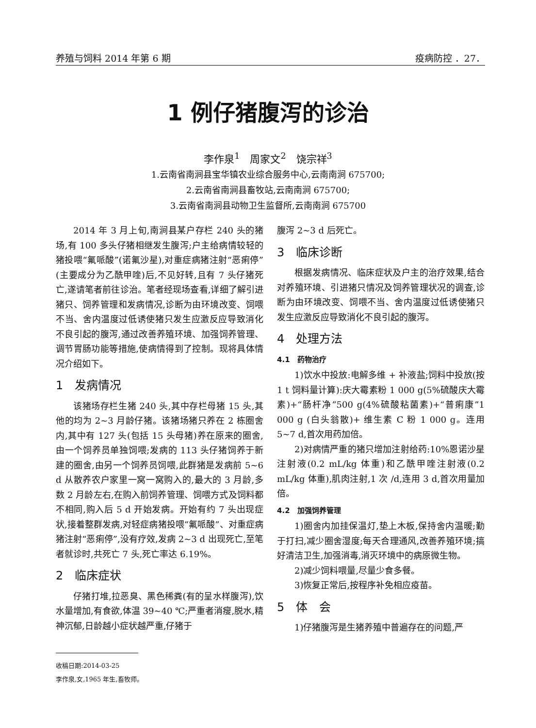养殖与饲料 2014 年第 6 期 疫病防控 ．27．
1 例仔猪腹泻的诊治
李作泉<sup>1</sup>　周家文<sup>2</sup>　饶宗祥<sup>3</sup>
1.云南省南涧县宝华镇农业综合服务中心,云南南涧 675700;
2.云南省南涧县畜牧站,云南南涧 675700;
3.云南省南涧县动物卫生监督所,云南南涧 675700
2014 年 3 月上旬,南涧县某户存栏 240 头的猪场,有 100 多头仔猪相继发生腹泻;户主给病情较轻的猪投喂“氟哌酸”(诺氟沙星),对重症病猪注射“恶痢停”(主要成分为乙酰甲喹)后,不见好转,且有 7 头仔猪死亡,遂请笔者前往诊治。笔者经现场查看,详细了解引进猪只、饲养管理和发病情况,诊断为由环境改变、饲喂不当、舍内温度过低诱使猪只发生应激反应导致消化不良引起的腹泻,通过改善养殖环境、加强饲养管理、调节胃肠功能等措施,使病情得到了控制。现将具体情况介绍如下。
1　发病情况
该猪场存栏生猪 240 头,其中存栏母猪 15 头,其他的均为 2~3 月龄仔猪。该猪场猪只养在 2 栋圈舍内,其中有 127 头(包括 15 头母猪)养在原来的圈舍,由一个饲养员单独饲喂;发病的 113 头仔猪饲养于新建的圈舍,由另一个饲养员饲喂,此群猪是发病前 5~6 d 从散养农户家里一窝一窝购入的,最大的 3 月龄,多数 2 月龄左右,在购入前饲养管理、饲喂方式及饲料都不相同,购入后 5 d 开始发病。开始有约 7 头出现症状,接着整群发病,对轻症病猪投喂“氟哌酸”、对重症病猪注射“恶痢停”,没有疗效,发病 2~3 d 出现死亡,至笔者就诊时,共死亡 7 头,死亡率达 6.19%。
2　临床症状
仔猪打堆,拉恶臭、黑色稀粪(有的呈水样腹泻),饮水量增加,有食欲,体温 39~40 ℃;严重者消瘦,脱水,精神沉郁,日龄越小症状越严重,仔猪于
腹泻 2~3 d 后死亡。
3　临床诊断
根据发病情况、临床症状及户主的治疗效果,结合对养殖环境、引进猪只情况及饲养管理状况的调查,诊断为由环境改变、饲喂不当、舍内温度过低诱使猪只发生应激反应导致消化不良引起的腹泻。
4　处理方法
4.1　药物治疗
1)饮水中投放:电解多维 + 补液盐;饲料中投放(按 1 t 饲料量计算):庆大霉素粉 1 000 g(5%硫酸庆大霉素)+“肠杆净”500 g(4%硫酸粘菌素)+“普痢康”1 000 g (白头翁散)+ 维生素 C 粉 1 000 g。连用 5~7 d,首次用药加倍。
2)对病情严重的猪只增加注射给药:10%恩诺沙星注射液(0.2 mL/kg 体重)和乙酰甲喹注射液(0.2 mL/kg 体重),肌肉注射,1 次 /d,连用 3 d,首次用量加倍。
4.2　加强饲养管理
1)圈舍内加挂保温灯,垫上木板,保持舍内温暖;勤于打扫,减少圈舍湿度;每天合理通风,改善养殖环境;搞好清洁卫生,加强消毒,消灭环境中的病原微生物。
2)减少饲料喂量,尽量少食多餐。
3)恢复正常后,按程序补免相应疫苗。
5　体　会
1)仔猪腹泻是生猪养殖中普遍存在的问题,严
收稿日期:2014-03-25
李作泉,女,1965 年生,畜牧师。